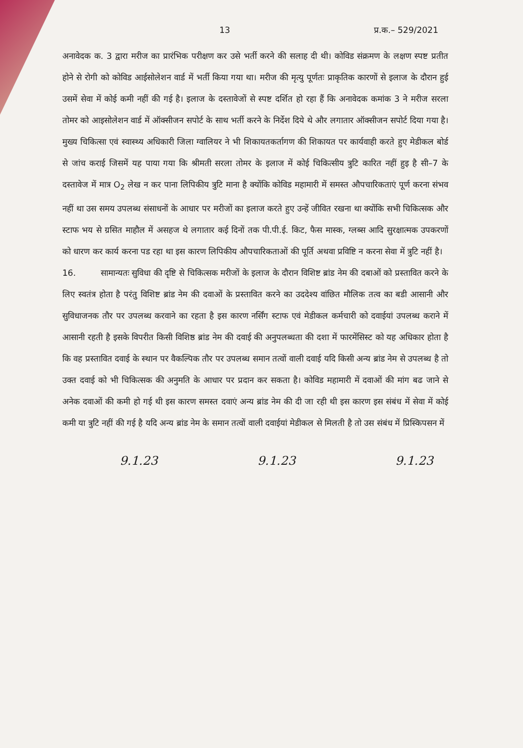13 प्र.क.– 529/2021
अनावेदक क. 3 द्वारा मरीज का प्रारंभिक परीक्षण कर उसे भर्ती करने की सलाह दी थी। कोविड संक्रमण के लक्षण स्पष्ट प्रतीत होने से रोगी को कोविड आईसोलेशन वार्ड में भर्ती किया गया था। मरीज की मृत्यु पूर्णतः प्राकृतिक कारणों से इलाज के दौरान हुई उसमें सेवा में कोई कमी नहीं की गई है। इलाज के दस्तावेजों से स्पष्ट दर्शित हो रहा हैं कि अनावेदक कमांक 3 ने मरीज सरला तोमर को आइसोलेशन वार्ड में ऑक्सीजन सपोर्ट के साथ भर्ती करने के निर्देश दिये थे और लगातार ऑक्सीजन सपोर्ट दिया गया है। मुख्य चिकित्सा एवं स्वास्थ्य अधिकारी जिला ग्वालियर ने भी शिकायतकर्तागण की शिकायत पर कार्यवाही करते हुए मेडीकल बोर्ड से जांच कराई जिसमें यह पाया गया कि श्रीमती सरला तोमर के इलाज में कोई चिकित्सीय त्रुटि कारित नहीं हुइ है सी–7 के दस्तावेज में मात्र O<sub>2</sub> लेख न कर पाना लिपिकीय त्रुटि माना है क्योंकि कोविड महामारी में समस्त औपचारिकताएं पूर्ण करना संभव नहीं था उस समय उपलब्ध संसाधनों के आधार पर मरीजों का इलाज करते हुए उन्हें जीवित रखना था क्योंकि सभी चिकित्सक और स्टाफ भय से ग्रसित माहौल में असहज थे लगातार कई दिनों तक पी.पी.ई. किट, फैस मास्क, ग्लब्स आदि सुरक्षात्मक उपकरणों को धारण कर कार्य करना पड रहा था इस कारण लिपिकीय औपचारिकताओं की पूर्ति अथवा प्रविष्टि न करना सेवा में त्रुटि नहीं है।
16. सामान्यतः सुविधा की दृष्टि से चिकित्सक मरीजों के इलाज के दौरान विशिष्ट ब्रांड नेम की दबाओं को प्रस्तावित करने के लिए स्वतंत्र होता है परंतु विशिष्ट ब्रांड नेम की दवाओं के प्रस्तावित करने का उददेश्य वांछित मौलिक तत्व का बडी आसानी और सुविधाजनक तौर पर उपलब्ध करवाने का रहता है इस कारण नर्सिंग स्टाफ एवं मेडीकल कर्मचारी को दवाईयां उपलब्ध कराने में आसानी रहती है इसके विपरीत किसी विशिष्ठ ब्रांड नेम की दवाई की अनुपलब्धता की दशा में फारमेंसिस्ट को यह अधिकार होता है कि वह प्रस्तावित दवाई के स्थान पर वैकल्पिक तौर पर उपलब्ध समान तत्वों वाली दवाई यदि किसी अन्य ब्रांड नेम से उपलब्ध है तो उक्त दवाई को भी चिकित्सक की अनुमति के आधार पर प्रदान कर सकता है। कोविड महामारी में दवाओं की मांग बढ जाने से अनेक दवाओं की कमी हो गई थी इस कारण समस्त दवाएं अन्य ब्रांड नेम की दी जा रही थी इस कारण इस संबंध में सेवा में कोई कमी या त्रुटि नहीं की गई है यदि अन्य ब्रांड नेम के समान तत्वों वाली दवाईयां मेडीकल से मिलती है तो उस संबंध में प्रिस्किपसन में
9.1.23 9.1.23 9.1.23